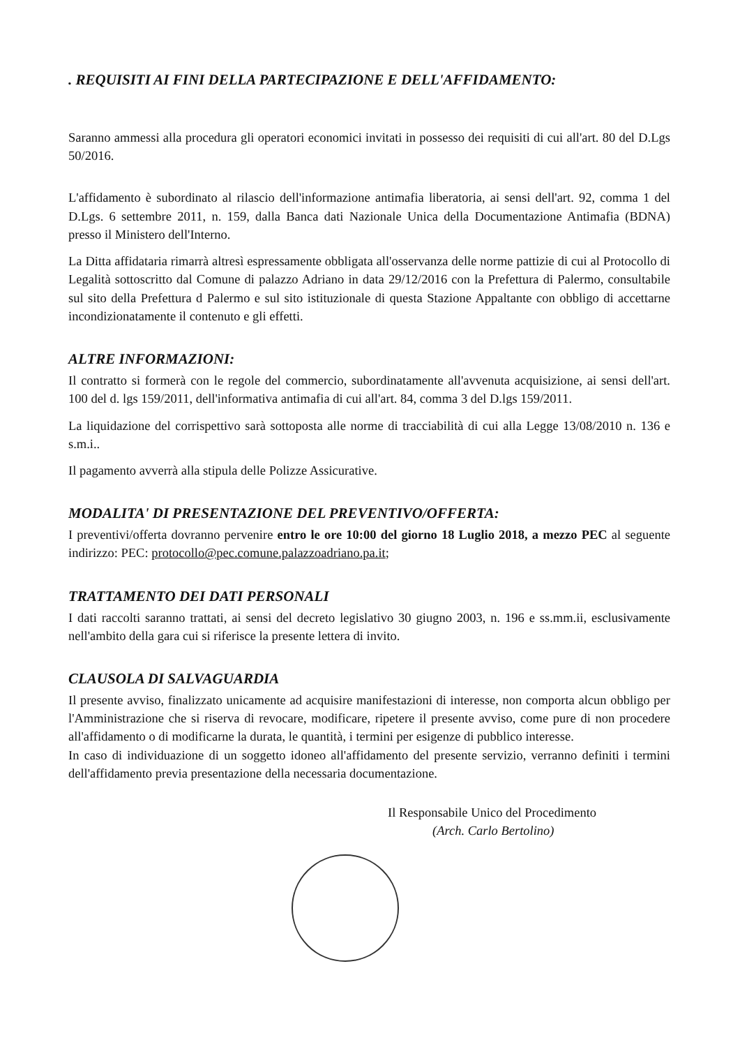. REQUISITI AI FINI DELLA PARTECIPAZIONE E DELL'AFFIDAMENTO:
Saranno ammessi alla procedura gli operatori economici invitati in possesso dei requisiti di cui all'art. 80 del D.Lgs 50/2016.
L'affidamento è subordinato al rilascio dell'informazione antimafia liberatoria, ai sensi dell'art. 92, comma 1 del D.Lgs. 6 settembre 2011, n. 159, dalla Banca dati Nazionale Unica della Documentazione Antimafia (BDNA) presso il Ministero dell'Interno.
La Ditta affidataria rimarrà altresì espressamente obbligata all'osservanza delle norme pattizie di cui al Protocollo di Legalità sottoscritto dal Comune di palazzo Adriano in data 29/12/2016 con la Prefettura di Palermo, consultabile sul sito della Prefettura d Palermo e sul sito istituzionale di questa Stazione Appaltante con obbligo di accettarne incondizionatamente il contenuto e gli effetti.
ALTRE INFORMAZIONI:
Il contratto si formerà con le regole del commercio, subordinatamente all'avvenuta acquisizione, ai sensi dell'art. 100 del d. lgs 159/2011, dell'informativa antimafia di cui all'art. 84, comma 3 del D.lgs 159/2011.
La liquidazione del corrispettivo sarà sottoposta alle norme di tracciabilità di cui alla Legge 13/08/2010 n. 136 e s.m.i..
Il pagamento avverrà alla stipula delle Polizze Assicurative.
MODALITA' DI PRESENTAZIONE DEL PREVENTIVO/OFFERTA:
I preventivi/offerta dovranno pervenire entro le ore 10:00 del giorno 18 Luglio 2018, a mezzo PEC al seguente indirizzo: PEC: protocollo@pec.comune.palazzoadriano.pa.it;
TRATTAMENTO DEI DATI PERSONALI
I dati raccolti saranno trattati, ai sensi del decreto legislativo 30 giugno 2003, n. 196 e ss.mm.ii, esclusivamente nell'ambito della gara cui si riferisce la presente lettera di invito.
CLAUSOLA DI SALVAGUARDIA
Il presente avviso, finalizzato unicamente ad acquisire manifestazioni di interesse, non comporta alcun obbligo per l'Amministrazione che si riserva di revocare, modificare, ripetere il presente avviso, come pure di non procedere all'affidamento o di modificarne la durata, le quantità, i termini per esigenze di pubblico interesse.
In caso di individuazione di un soggetto idoneo all'affidamento del presente servizio, verranno definiti i termini dell'affidamento previa presentazione della necessaria documentazione.
Il Responsabile Unico del Procedimento
(Arch. Carlo Bertolino)